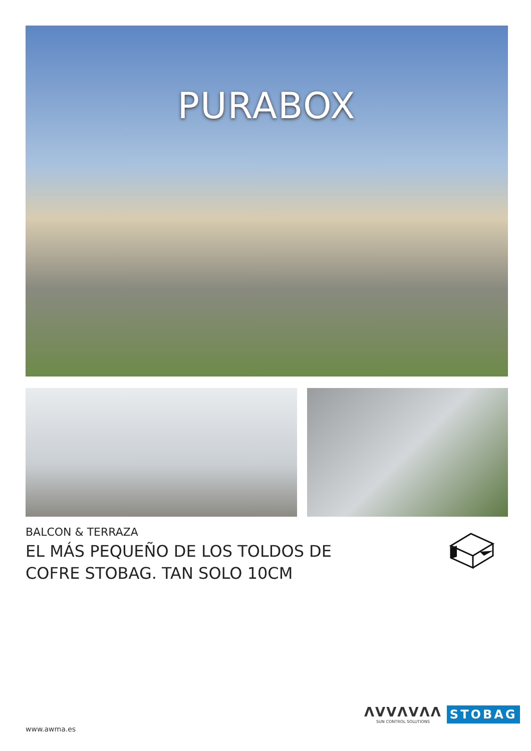PURABOX
BALCON & TERRAZA
EL MÁS PEQUEÑO DE LOS TOLDOS DE COFRE STOBAG. TAN SOLO 10CM
ΛVVΛVΛΛ
SUN CONTROL SOLUTIONS
STOBAG
www.awma.es